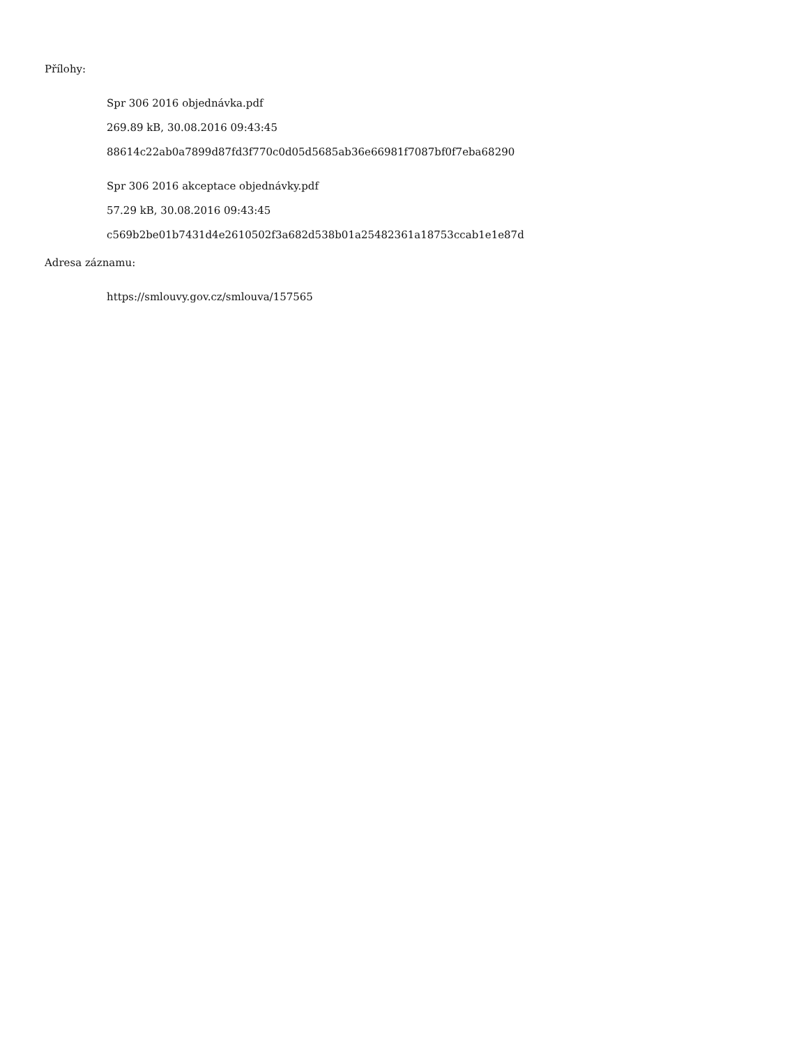Přílohy:
Spr 306 2016 objednávka.pdf
269.89 kB, 30.08.2016 09:43:45
88614c22ab0a7899d87fd3f770c0d05d5685ab36e66981f7087bf0f7eba68290
Spr 306 2016 akceptace objednávky.pdf
57.29 kB, 30.08.2016 09:43:45
c569b2be01b7431d4e2610502f3a682d538b01a25482361a18753ccab1e1e87d
Adresa záznamu:
https://smlouvy.gov.cz/smlouva/157565